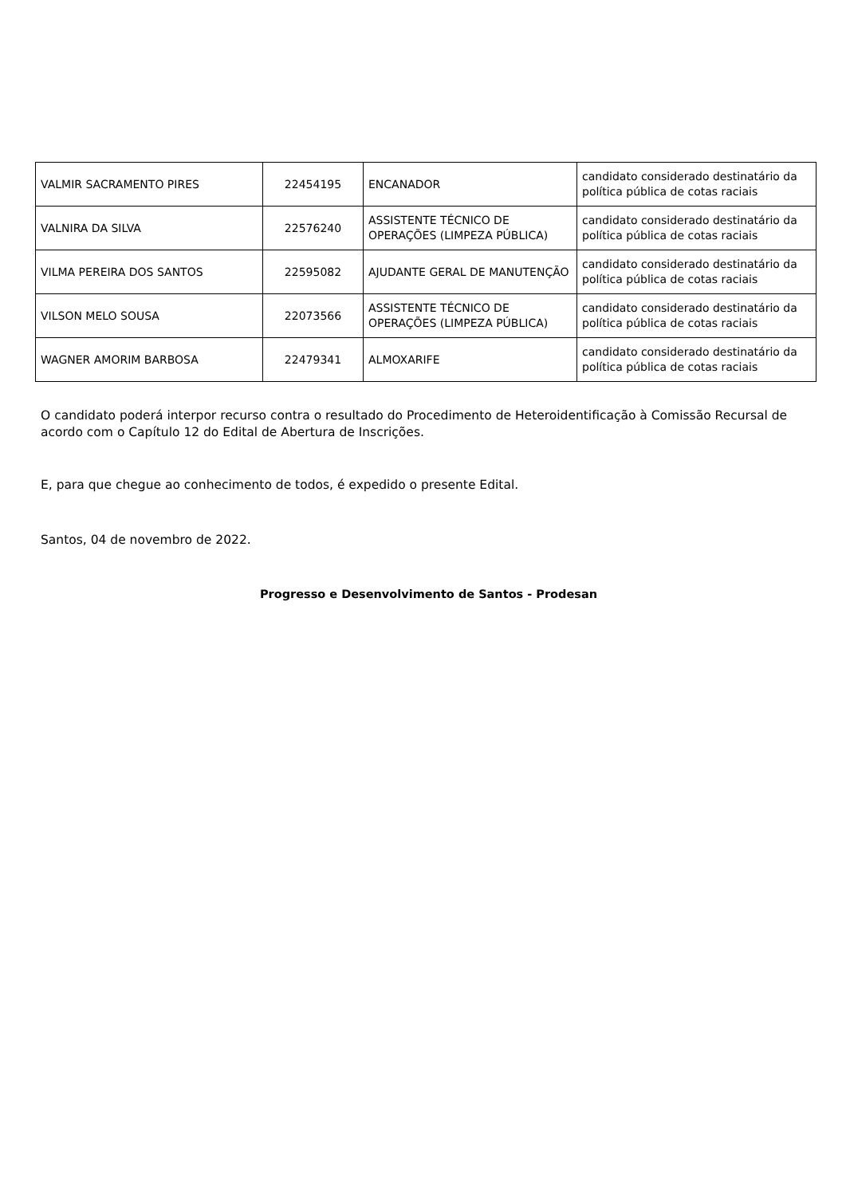| VALMIR SACRAMENTO PIRES | 22454195 | ENCANADOR | candidato considerado destinatário da política pública de cotas raciais |
| VALNIRA DA SILVA | 22576240 | ASSISTENTE TÉCNICO DE OPERAÇÕES (LIMPEZA PÚBLICA) | candidato considerado destinatário da política pública de cotas raciais |
| VILMA PEREIRA DOS SANTOS | 22595082 | AJUDANTE GERAL DE MANUTENÇÃO | candidato considerado destinatário da política pública de cotas raciais |
| VILSON MELO SOUSA | 22073566 | ASSISTENTE TÉCNICO DE OPERAÇÕES (LIMPEZA PÚBLICA) | candidato considerado destinatário da política pública de cotas raciais |
| WAGNER AMORIM BARBOSA | 22479341 | ALMOXARIFE | candidato considerado destinatário da política pública de cotas raciais |
O candidato poderá interpor recurso contra o resultado do Procedimento de Heteroidentificação à Comissão Recursal de acordo com o Capítulo 12 do Edital de Abertura de Inscrições.
E, para que chegue ao conhecimento de todos, é expedido o presente Edital.
Santos, 04 de novembro de 2022.
Progresso e Desenvolvimento de Santos - Prodesan